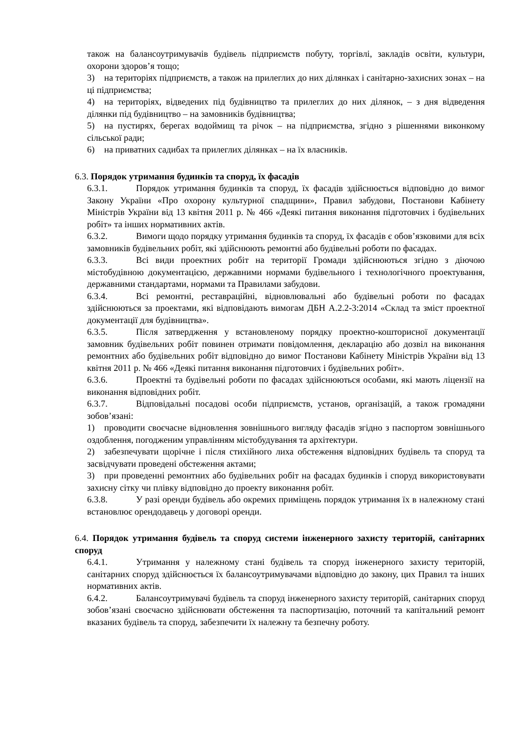також на балансоутримувачів будівель підприємств побуту, торгівлі, закладів освіти, культури, охорони здоров’я тощо;
3) на територіях підприємств, а також на прилеглих до них ділянках і санітарно-захисних зонах – на ці підприємства;
4) на територіях, відведених під будівництво та прилеглих до них ділянок, – з дня відведення ділянки під будівництво – на замовників будівництва;
5) на пустирях, берегах водоймищ та річок – на підприємства, згідно з рішеннями виконкому сільської ради;
6) на приватних садибах та прилеглих ділянках – на їх власників.
6.3. Порядок утримання будинків та споруд, їх фасадів
6.3.1. Порядок утримання будинків та споруд, їх фасадів здійснюється відповідно до вимог Закону України «Про охорону культурної спадщини», Правил забудови, Постанови Кабінету Міністрів України від 13 квітня 2011 р. № 466 «Деякі питання виконання підготовчих і будівельних робіт» та інших нормативних актів.
6.3.2. Вимоги щодо порядку утримання будинків та споруд, їх фасадів є обов’язковими для всіх замовників будівельних робіт, які здійснюють ремонтні або будівельні роботи по фасадах.
6.3.3. Всі види проектних робіт на території Громади здійснюються згідно з діючою містобудівною документацією, державними нормами будівельного і технологічного проектування, державними стандартами, нормами та Правилами забудови.
6.3.4. Всі ремонтні, реставраційні, відновлювальні або будівельні роботи по фасадах здійснюються за проектами, які відповідають вимогам ДБН А.2.2-3:2014 «Склад та зміст проектної документації для будівництва».
6.3.5. Після затвердження у встановленому порядку проектно-кошторисної документації замовник будівельних робіт повинен отримати повідомлення, декларацію або дозвіл на виконання ремонтних або будівельних робіт відповідно до вимог Постанови Кабінету Міністрів України від 13 квітня 2011 р. № 466 «Деякі питання виконання підготовчих і будівельних робіт».
6.3.6. Проектні та будівельні роботи по фасадах здійснюються особами, які мають ліцензії на виконання відповідних робіт.
6.3.7. Відповідальні посадові особи підприємств, установ, організацій, а також громадяни зобов’язані:
1) проводити своєчасне відновлення зовнішнього вигляду фасадів згідно з паспортом зовнішнього оздоблення, погодженим управлінням містобудування та архітектури.
2) забезпечувати щорічне і після стихійного лиха обстеження відповідних будівель та споруд та засвідчувати проведені обстеження актами;
3) при проведенні ремонтних або будівельних робіт на фасадах будинків і споруд використовувати захисну сітку чи плівку відповідно до проекту виконання робіт.
6.3.8. У разі оренди будівель або окремих приміщень порядок утримання їх в належному стані встановлює орендодавець у договорі оренди.
6.4. Порядок утримання будівель та споруд системи інженерного захисту територій, санітарних споруд
6.4.1. Утримання у належному стані будівель та споруд інженерного захисту територій, санітарних споруд здійснюється їх балансоутримувачами відповідно до закону, цих Правил та інших нормативних актів.
6.4.2. Балансоутримувачі будівель та споруд інженерного захисту територій, санітарних споруд зобов’язані своєчасно здійснювати обстеження та паспортизацію, поточний та капітальний ремонт вказаних будівель та споруд, забезпечити їх належну та безпечну роботу.